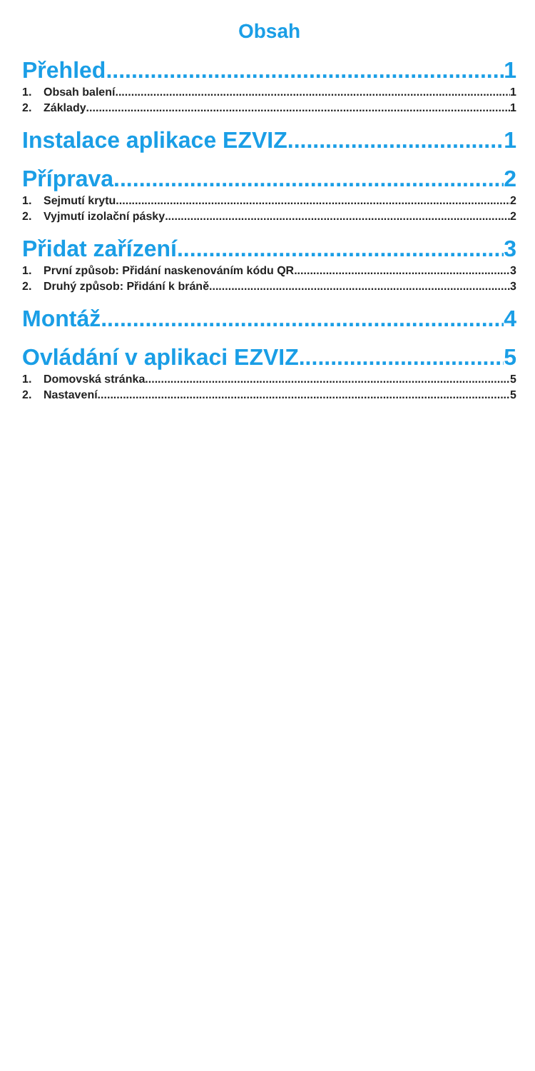Obsah
Přehled 1
1. Obsah balení 1
2. Základy 1
Instalace aplikace EZVIZ 1
Příprava 2
1. Sejmutí krytu 2
2. Vyjmutí izolační pásky 2
Přidat zařízení 3
1. První způsob: Přidání naskenováním kódu QR 3
2. Druhý způsob: Přidání k bráně 3
Montáž 4
Ovládání v aplikaci EZVIZ 5
1. Domovská stránka 5
2. Nastavení 5